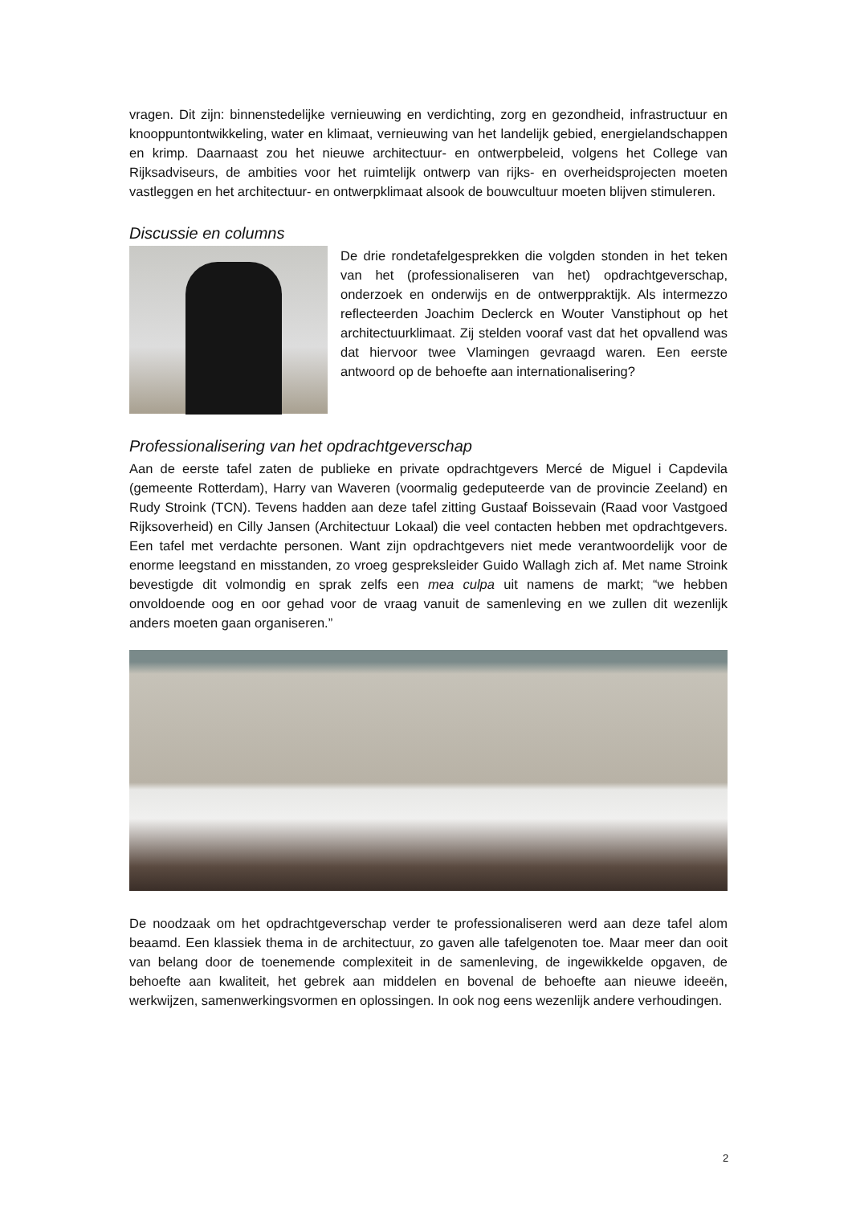vragen. Dit zijn: binnenstedelijke vernieuwing en verdichting, zorg en gezondheid, infrastructuur en knooppuntontwikkeling, water en klimaat, vernieuwing van het landelijk gebied, energielandschappen en krimp. Daarnaast zou het nieuwe architectuur- en ontwerpbeleid, volgens het College van Rijksadviseurs, de ambities voor het ruimtelijk ontwerp van rijks- en overheidsprojecten moeten vastleggen en het architectuur- en ontwerpklimaat alsook de bouwcultuur moeten blijven stimuleren.
Discussie en columns
De drie rondetafelgesprekken die volgden stonden in het teken van het (professionaliseren van het) opdrachtgeverschap, onderzoek en onderwijs en de ontwerppraktijk. Als intermezzo reflecteerden Joachim Declerck en Wouter Vanstiphout op het architectuurklimaat. Zij stelden vooraf vast dat het opvallend was dat hiervoor twee Vlamingen gevraagd waren. Een eerste antwoord op de behoefte aan internationalisering?
Professionalisering van het opdrachtgeverschap
Aan de eerste tafel zaten de publieke en private opdrachtgevers Mercé de Miguel i Capdevila (gemeente Rotterdam), Harry van Waveren (voormalig gedeputeerde van de provincie Zeeland) en Rudy Stroink (TCN). Tevens hadden aan deze tafel zitting Gustaaf Boissevain (Raad voor Vastgoed Rijksoverheid) en Cilly Jansen (Architectuur Lokaal) die veel contacten hebben met opdrachtgevers. Een tafel met verdachte personen. Want zijn opdrachtgevers niet mede verantwoordelijk voor de enorme leegstand en misstanden, zo vroeg gespreksleider Guido Wallagh zich af. Met name Stroink bevestigde dit volmondig en sprak zelfs een mea culpa uit namens de markt; “we hebben onvoldoende oog en oor gehad voor de vraag vanuit de samenleving en we zullen dit wezenlijk anders moeten gaan organiseren.”
De noodzaak om het opdrachtgeverschap verder te professionaliseren werd aan deze tafel alom beaamd. Een klassiek thema in de architectuur, zo gaven alle tafelgenoten toe. Maar meer dan ooit van belang door de toenemende complexiteit in de samenleving, de ingewikkelde opgaven, de behoefte aan kwaliteit, het gebrek aan middelen en bovenal de behoefte aan nieuwe ideeën, werkwijzen, samenwerkingsvormen en oplossingen. In ook nog eens wezenlijk andere verhoudingen.
2